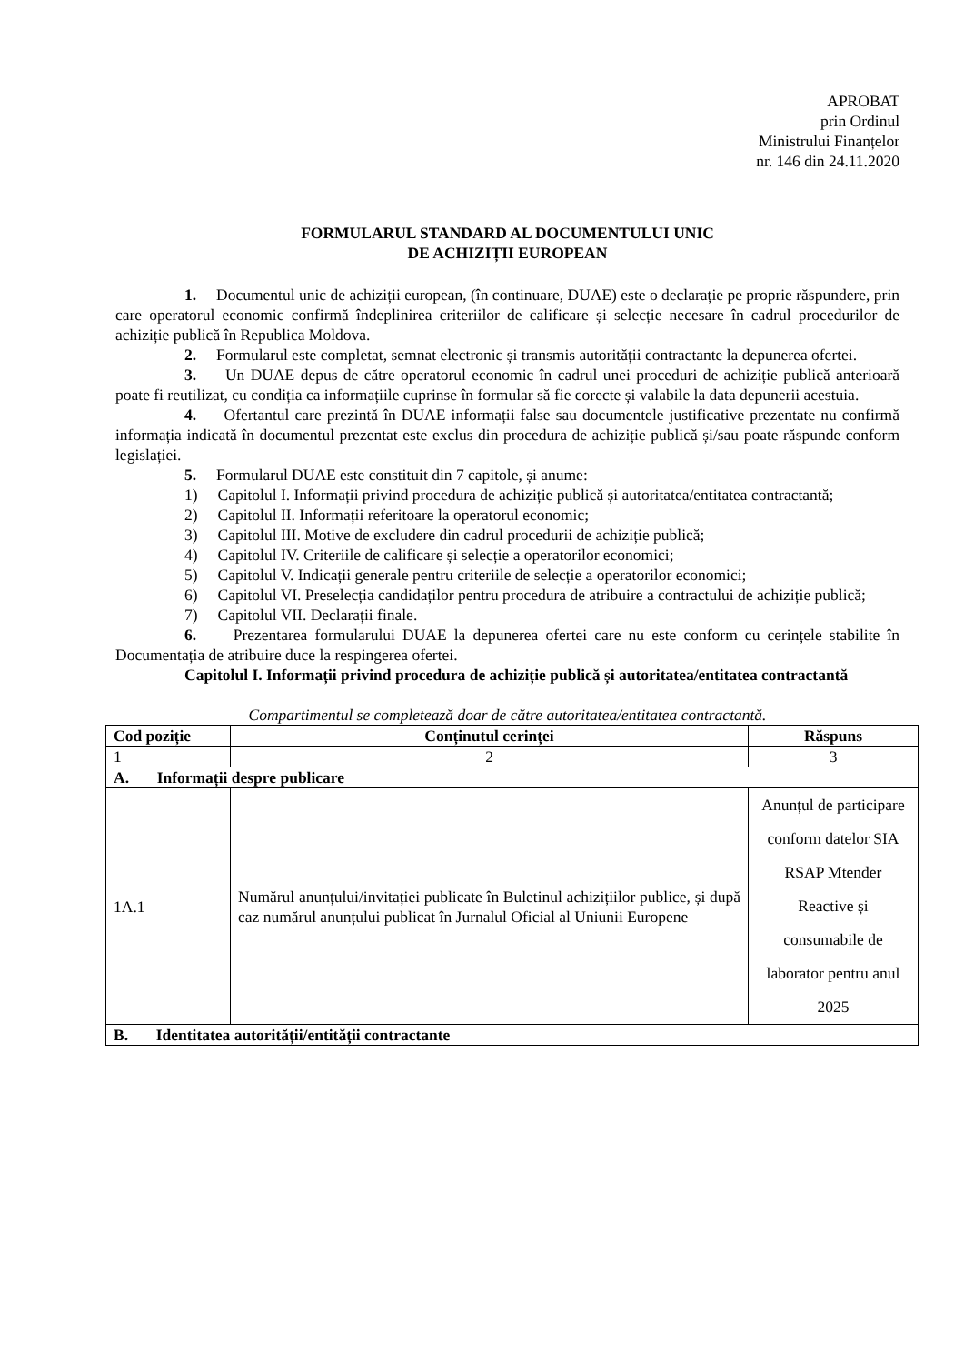APROBAT
prin Ordinul
Ministrului Finanțelor
nr. 146 din 24.11.2020
FORMULARUL STANDARD AL DOCUMENTULUI UNIC
DE ACHIZIȚII EUROPEAN
1. Documentul unic de achiziții european, (în continuare, DUAE) este o declarație pe proprie răspundere, prin care operatorul economic confirmă îndeplinirea criteriilor de calificare și selecție necesare în cadrul procedurilor de achiziție publică în Republica Moldova.
2. Formularul este completat, semnat electronic și transmis autorității contractante la depunerea ofertei.
3. Un DUAE depus de către operatorul economic în cadrul unei proceduri de achiziție publică anterioară poate fi reutilizat, cu condiția ca informațiile cuprinse în formular să fie corecte și valabile la data depunerii acestuia.
4. Ofertantul care prezintă în DUAE informații false sau documentele justificative prezentate nu confirmă informația indicată în documentul prezentat este exclus din procedura de achiziție publică și/sau poate răspunde conform legislației.
5. Formularul DUAE este constituit din 7 capitole, și anume:
1) Capitolul I. Informații privind procedura de achiziție publică și autoritatea/entitatea contractantă;
2) Capitolul II. Informații referitoare la operatorul economic;
3) Capitolul III. Motive de excludere din cadrul procedurii de achiziție publică;
4) Capitolul IV. Criteriile de calificare și selecție a operatorilor economici;
5) Capitolul V. Indicații generale pentru criteriile de selecție a operatorilor economici;
6) Capitolul VI. Preselecția candidaților pentru procedura de atribuire a contractului de achiziție publică;
7) Capitolul VII. Declarații finale.
6. Prezentarea formularului DUAE la depunerea ofertei care nu este conform cu cerințele stabilite în Documentația de atribuire duce la respingerea ofertei.
Capitolul I. Informații privind procedura de achiziție publică și autoritatea/entitatea contractantă
Compartimentul se completează doar de către autoritatea/entitatea contractantă.
| Cod poziție | Conținutul cerinței | Răspuns |
| --- | --- | --- |
| 1 | 2 | 3 |
| A. Informații despre publicare | | |
| 1A.1 | Numărul anunțului/invitației publicate în Buletinul achizițiilor publice, și după caz numărul anunțului publicat în Jurnalul Oficial al Uniunii Europene | Anunțul de participare conform datelor SIA RSAP Mtender Reactive și consumabile de laborator pentru anul 2025 |
| B. Identitatea autorității/entității contractante | | |